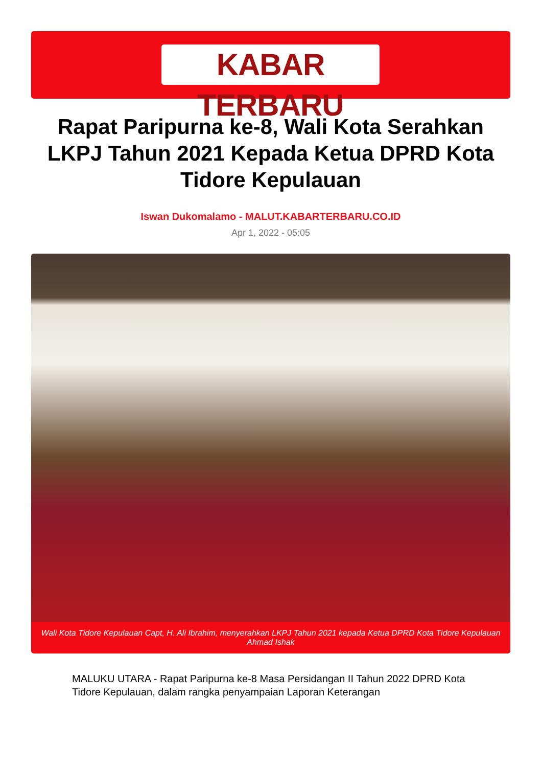KABAR TERBARU
Rapat Paripurna ke-8, Wali Kota Serahkan LKPJ Tahun 2021 Kepada Ketua DPRD Kota Tidore Kepulauan
Iswan Dukomalamo - MALUT.KABARTERBARU.CO.ID
Apr 1, 2022 - 05:05
Wali Kota Tidore Kepulauan Capt, H. Ali Ibrahim, menyerahkan LKPJ Tahun 2021 kepada Ketua DPRD Kota Tidore Kepulauan Ahmad Ishak
MALUKU UTARA - Rapat Paripurna ke-8 Masa Persidangan II Tahun 2022 DPRD Kota Tidore Kepulauan, dalam rangka penyampaian Laporan Keterangan